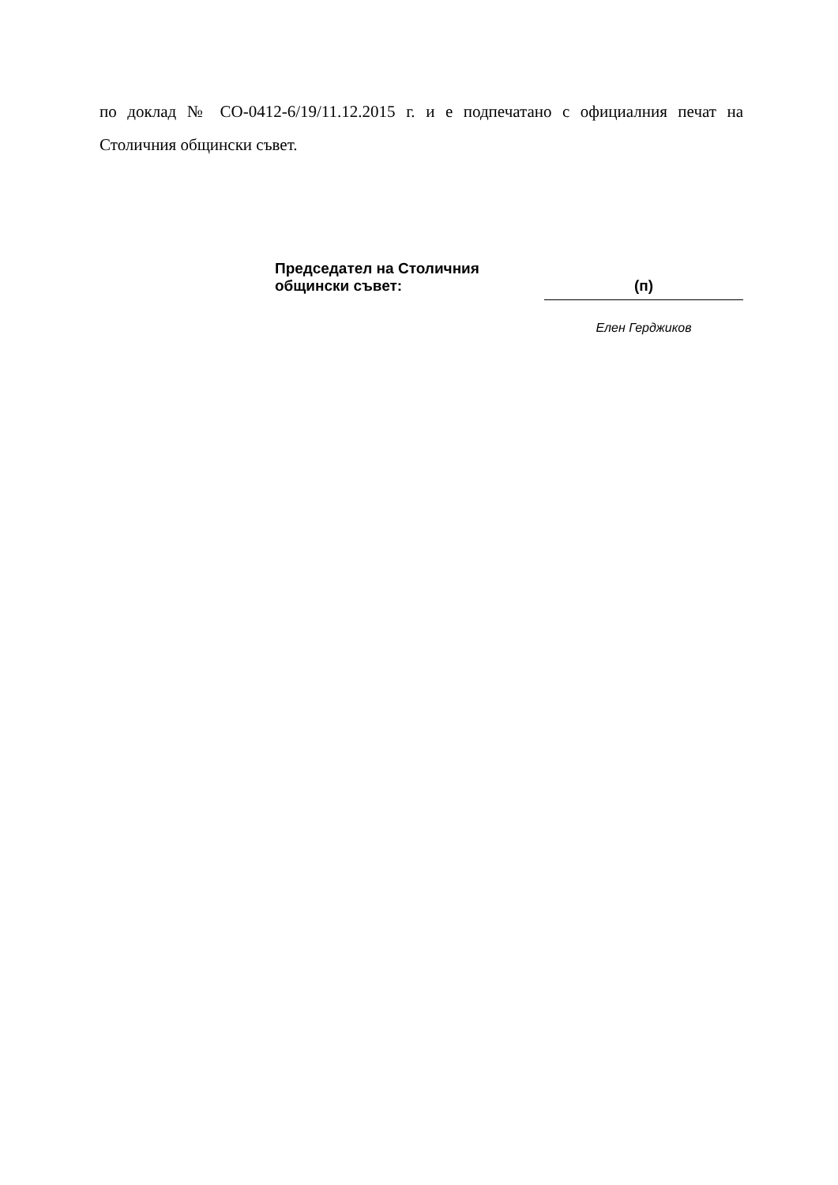по доклад № СО-0412-6/19/11.12.2015 г. и е подпечатано с официалния печат на Столичния общински съвет.
Председател на Столичния
общински съвет:
(п)
Елен Герджиков